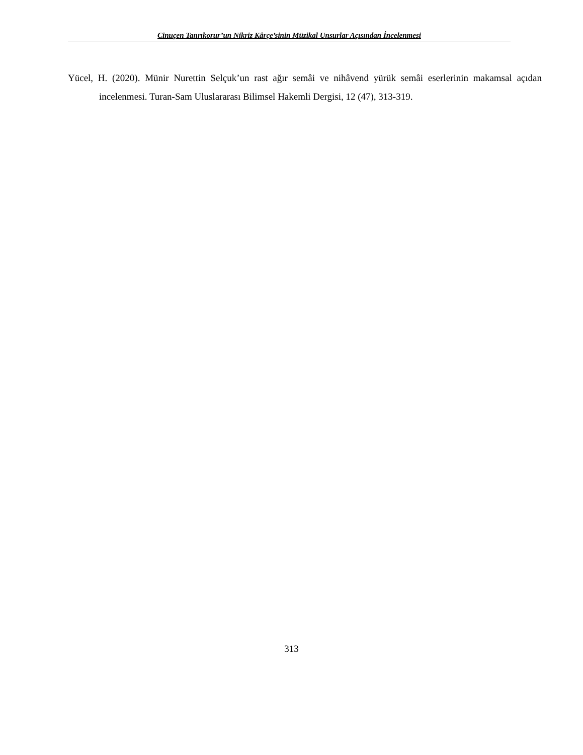Cinuçen Tanrıkorur’un Nikriz Kârçe’sinin Müzikal Unsurlar Açısından İncelenmesi
Yücel, H. (2020). Münir Nurettin Selçuk’un rast ağır semâi ve nihâvend yürük semâi eserlerinin makamsal açıdan incelenmesi. Turan-Sam Uluslararası Bilimsel Hakemli Dergisi, 12 (47), 313-319.
313